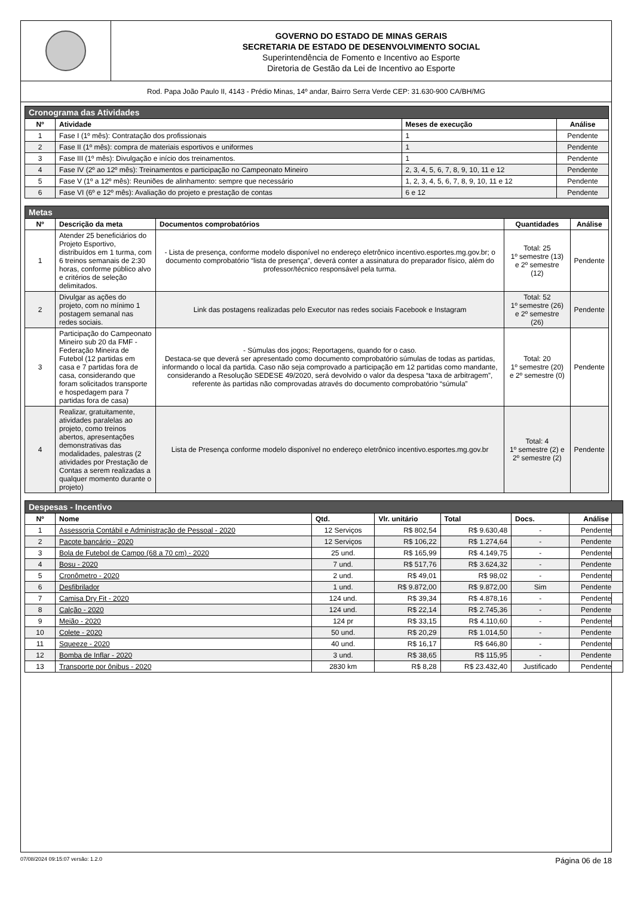GOVERNO DO ESTADO DE MINAS GERAIS
SECRETARIA DE ESTADO DE DESENVOLVIMENTO SOCIAL
Superintendência de Fomento e Incentivo ao Esporte
Diretoria de Gestão da Lei de Incentivo ao Esporte
Rod. Papa João Paulo II, 4143 - Prédio Minas, 14º andar, Bairro Serra Verde CEP: 31.630-900 CA/BH/MG
| Cronograma das Atividades | | | |
| --- | --- | --- | --- |
| Nº | Atividade | Meses de execução | Análise |
| 1 | Fase I (1º mês): Contratação dos profissionais | 1 | Pendente |
| 2 | Fase II (1º mês): compra de materiais esportivos e uniformes | 1 | Pendente |
| 3 | Fase III (1º mês): Divulgação e início dos treinamentos. | 1 | Pendente |
| 4 | Fase IV (2º ao 12º mês): Treinamentos e participação no Campeonato Mineiro | 2, 3, 4, 5, 6, 7, 8, 9, 10, 11 e 12 | Pendente |
| 5 | Fase V (1º a 12º mês): Reuniões de alinhamento: sempre que necessário | 1, 2, 3, 4, 5, 6, 7, 8, 9, 10, 11 e 12 | Pendente |
| 6 | Fase VI (6º e 12º mês): Avaliação do projeto e prestação de contas | 6 e 12 | Pendente |
| Metas | | | | |
| --- | --- | --- | --- | --- |
| Nº | Descrição da meta | Documentos comprobatórios | Quantidades | Análise |
| 1 | Atender 25 beneficiários do Projeto Esportivo, distribuídos em 1 turma, com 6 treinos semanais de 2:30 horas, conforme público alvo e critérios de seleção delimitados. | - Lista de presença, conforme modelo disponível no endereço eletrônico incentivo.esportes.mg.gov.br; o documento comprobatório “lista de presença”, deverá conter a assinatura do preparador físico, além do professor/técnico responsável pela turma. | Total: 25 1º semestre (13) e 2º semestre (12) | Pendente |
| 2 | Divulgar as ações do projeto, com no mínimo 1 postagem semanal nas redes sociais. | Link das postagens realizadas pelo Executor nas redes sociais Facebook e Instagram | Total: 52 1º semestre (26) e 2º semestre (26) | Pendente |
| 3 | Participação do Campeonato Mineiro sub 20 da FMF - Federação Mineira de Futebol (12 partidas em casa e 7 partidas fora de casa, considerando que foram solicitados transporte e hospedagem para 7 partidas fora de casa) | - Súmulas dos jogos; Reportagens, quando for o caso. Destaca-se que deverá ser apresentado como documento comprobatório súmulas de todas as partidas, informando o local da partida. Caso não seja comprovado a participação em 12 partidas como mandante, considerando a Resolução SEDESE 49/2020, será devolvido o valor da despesa “taxa de arbitragem”, referente às partidas não comprovadas através do documento comprobatório “súmula” | Total: 20 1º semestre (20) e 2º semestre (0) | Pendente |
| 4 | Realizar, gratuitamente, atividades paralelas ao projeto, como treinos abertos, apresentações demonstrativas das modalidades, palestras (2 atividades por Prestação de Contas a serem realizadas a qualquer momento durante o projeto) | Lista de Presença conforme modelo disponível no endereço eletrônico incentivo.esportes.mg.gov.br | Total: 4 1º semestre (2) e 2º semestre (2) | Pendente |
| Despesas - Incentivo | | | | | | |
| --- | --- | --- | --- | --- | --- | --- |
| Nº | Nome | Qtd. | Vlr. unitário | Total | Docs. | Análise |
| 1 | Assessoria Contábil e Administração de Pessoal - 2020 | 12 Serviços | R$ 802,54 | R$ 9.630,48 | - | Pendente |
| 2 | Pacote bancário - 2020 | 12 Serviços | R$ 106,22 | R$ 1.274,64 | - | Pendente |
| 3 | Bola de Futebol de Campo (68 a 70 cm) - 2020 | 25 und. | R$ 165,99 | R$ 4.149,75 | - | Pendente |
| 4 | Bosu - 2020 | 7 und. | R$ 517,76 | R$ 3.624,32 | - | Pendente |
| 5 | Cronômetro - 2020 | 2 und. | R$ 49,01 | R$ 98,02 | - | Pendente |
| 6 | Desfibrilador | 1 und. | R$ 9.872,00 | R$ 9.872,00 | Sim | Pendente |
| 7 | Camisa Dry Fit - 2020 | 124 und. | R$ 39,34 | R$ 4.878,16 | - | Pendente |
| 8 | Calção - 2020 | 124 und. | R$ 22,14 | R$ 2.745,36 | - | Pendente |
| 9 | Meião - 2020 | 124 pr | R$ 33,15 | R$ 4.110,60 | - | Pendente |
| 10 | Colete - 2020 | 50 und. | R$ 20,29 | R$ 1.014,50 | - | Pendente |
| 11 | Squeeze - 2020 | 40 und. | R$ 16,17 | R$ 646,80 | - | Pendente |
| 12 | Bomba de Inflar - 2020 | 3 und. | R$ 38,65 | R$ 115,95 | - | Pendente |
| 13 | Transporte por ônibus - 2020 | 2830 km | R$ 8,28 | R$ 23.432,40 | Justificado | Pendente |
07/08/2024 09:15:07 versão: 1.2.0 Página 06 de 18